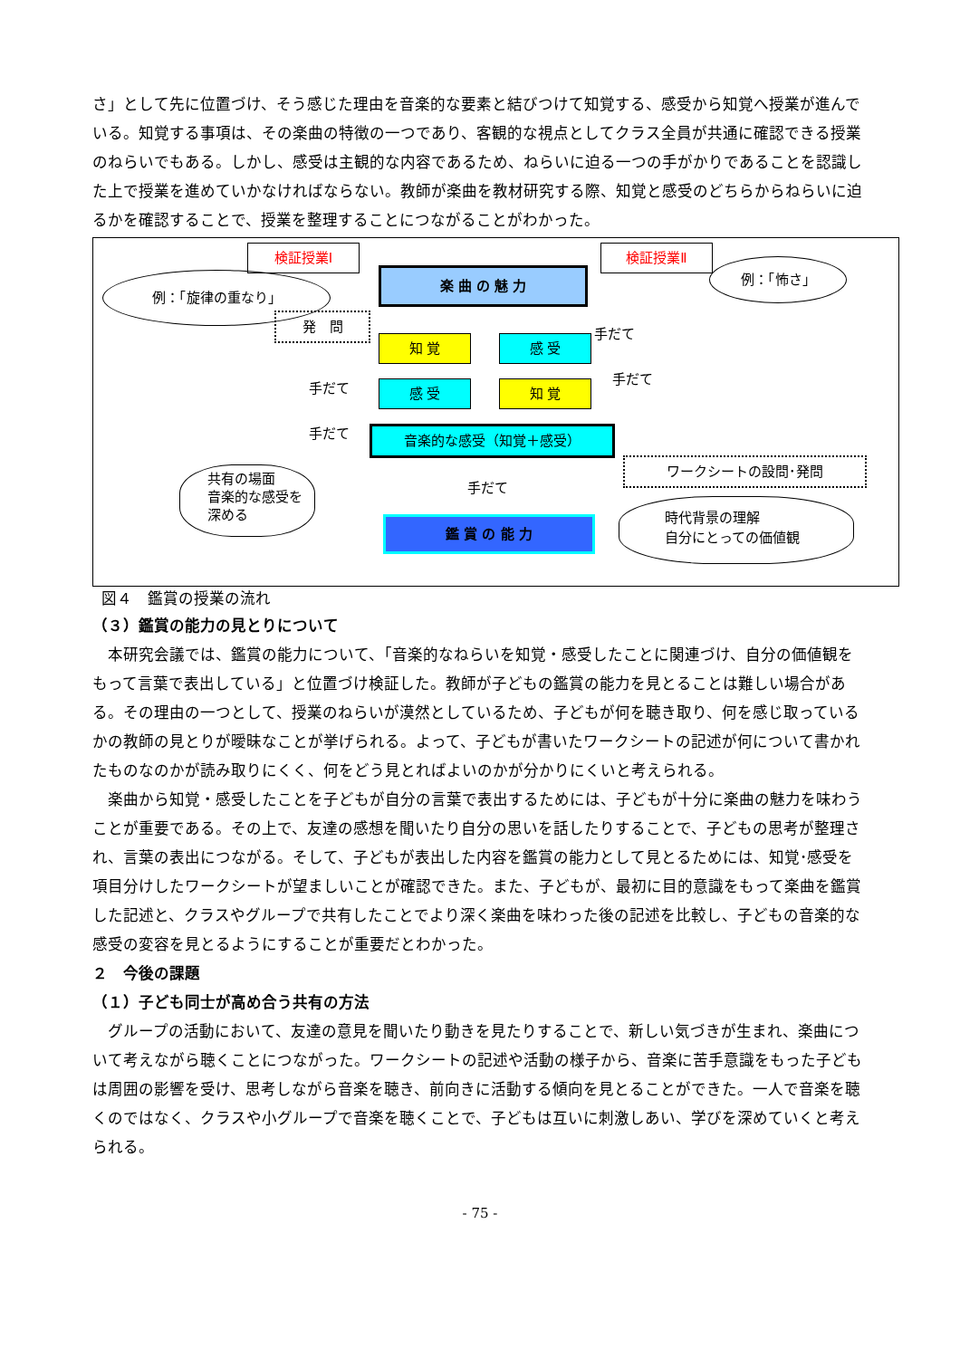さ」として先に位置づけ、そう感じた理由を音楽的な要素と結びつけて知覚する、感受から知覚へ授業が進んでいる。知覚する事項は、その楽曲の特徴の一つであり、客観的な視点としてクラス全員が共通に確認できる授業のねらいでもある。しかし、感受は主観的な内容であるため、ねらいに迫る一つの手がかりであることを認識した上で授業を進めていかなければならない。教師が楽曲を教材研究する際、知覚と感受のどちらからねらいに迫るかを確認することで、授業を整理することにつながることがわかった。
検証授業Ⅰ
例：「旋律の重なり」 楽 曲 の 魅 力
検証授業Ⅱ
例：「怖さ」
発　問
手だて
知 覚 感 受
手だて
手だて 感 受 知 覚
手だて 音楽的な感受（知覚＋感受）
ワークシートの設問･発問
共有の場面
音楽的な感受を深める
手だて
鑑 賞 の 能 力
時代背景の理解
自分にとっての価値観
図４　鑑賞の授業の流れ
（３）鑑賞の能力の見とりについて
本研究会議では、鑑賞の能力について、「音楽的なねらいを知覚・感受したことに関連づけ、自分の価値観をもって言葉で表出している」と位置づけ検証した。教師が子どもの鑑賞の能力を見とることは難しい場合がある。その理由の一つとして、授業のねらいが漠然としているため、子どもが何を聴き取り、何を感じ取っているかの教師の見とりが曖昧なことが挙げられる。よって、子どもが書いたワークシートの記述が何について書かれたものなのかが読み取りにくく、何をどう見とればよいのかが分かりにくいと考えられる。
楽曲から知覚・感受したことを子どもが自分の言葉で表出するためには、子どもが十分に楽曲の魅力を味わうことが重要である。その上で、友達の感想を聞いたり自分の思いを話したりすることで、子どもの思考が整理され、言葉の表出につながる。そして、子どもが表出した内容を鑑賞の能力として見とるためには、知覚･感受を項目分けしたワークシートが望ましいことが確認できた。また、子どもが、最初に目的意識をもって楽曲を鑑賞した記述と、クラスやグループで共有したことでより深く楽曲を味わった後の記述を比較し、子どもの音楽的な感受の変容を見とるようにすることが重要だとわかった。
２　今後の課題
（１）子ども同士が高め合う共有の方法
グループの活動において、友達の意見を聞いたり動きを見たりすることで、新しい気づきが生まれ、楽曲について考えながら聴くことにつながった。ワークシートの記述や活動の様子から、音楽に苦手意識をもった子どもは周囲の影響を受け、思考しながら音楽を聴き、前向きに活動する傾向を見とることができた。一人で音楽を聴くのではなく、クラスや小グループで音楽を聴くことで、子どもは互いに刺激しあい、学びを深めていくと考えられる。
- 75 -